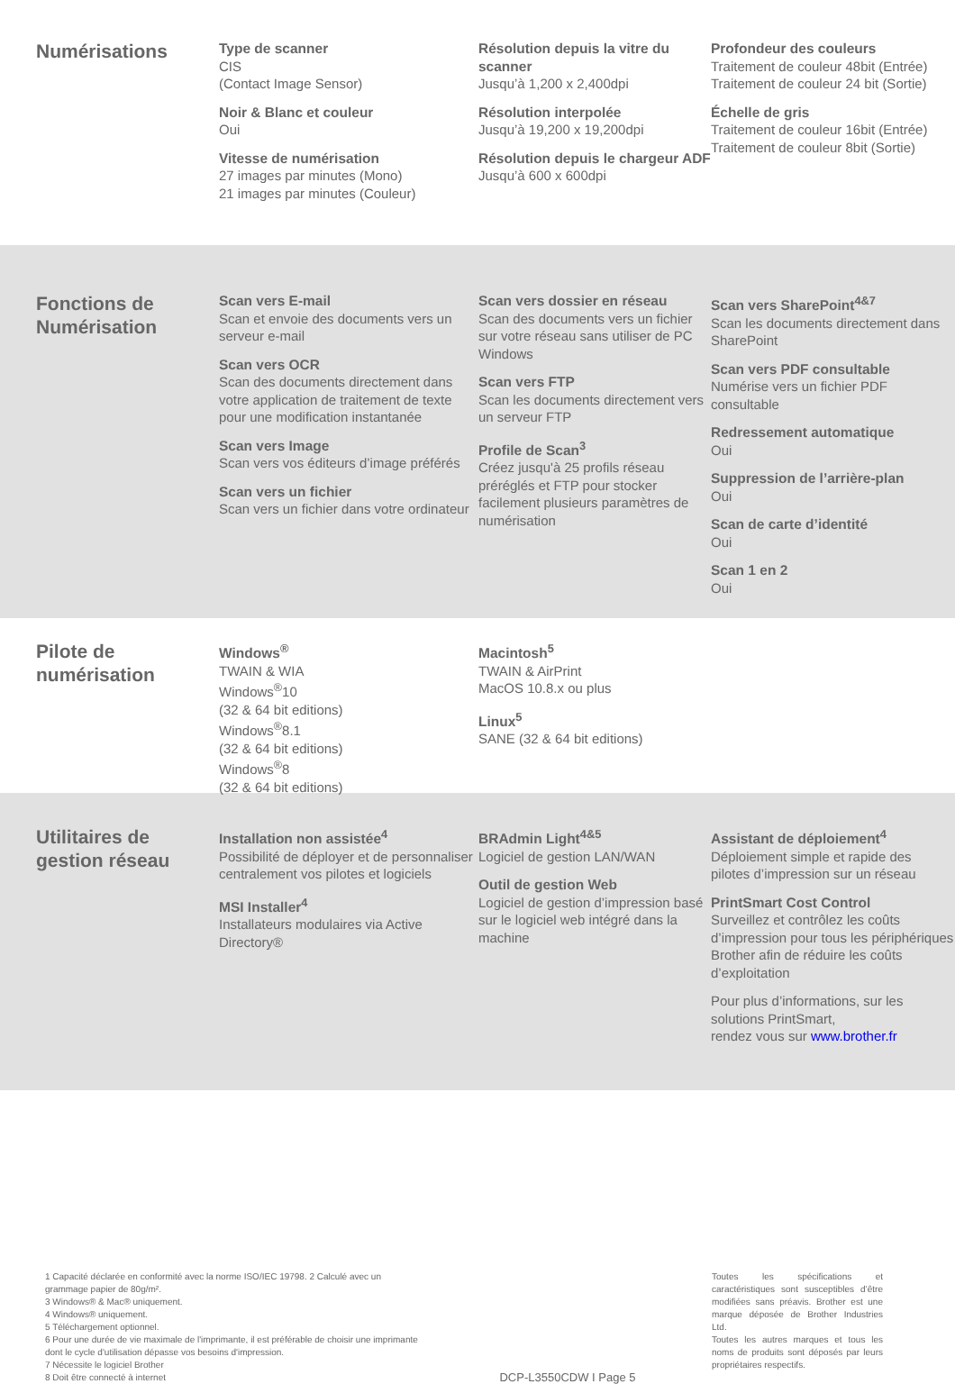Numérisations
Type de scanner
CIS
(Contact Image Sensor)
Noir & Blanc et couleur
Oui
Vitesse de numérisation
27 images par minutes (Mono)
21 images par minutes (Couleur)
Résolution depuis la vitre du scanner
Jusqu’à 1,200 x 2,400dpi
Résolution interpolée
Jusqu’à 19,200 x 19,200dpi
Résolution depuis le chargeur ADF
Jusqu’à 600 x 600dpi
Profondeur des couleurs
Traitement de couleur 48bit (Entrée)
Traitement de couleur 24 bit (Sortie)
Échelle de gris
Traitement de couleur 16bit (Entrée)
Traitement de couleur 8bit (Sortie)
Fonctions de Numérisation
Scan vers E-mail
Scan et envoie des documents vers un serveur e-mail
Scan vers OCR
Scan des documents directement dans votre application de traitement de texte pour une modification instantanée
Scan vers Image
Scan vers vos éditeurs d’image préférés
Scan vers un fichier
Scan vers un fichier dans votre ordinateur
Scan vers dossier en réseau
Scan des documents vers un fichier sur votre réseau sans utiliser de PC Windows
Scan vers FTP
Scan les documents directement vers un serveur FTP
Profile de Scan<sup>3</sup>
Créez jusqu'à 25 profils réseau préréglés et FTP pour stocker facilement plusieurs paramètres de numérisation
Scan vers SharePoint<sup>4&7</sup>
Scan les documents directement dans SharePoint
Scan vers PDF consultable
Numérise vers un fichier PDF consultable
Redressement automatique
Oui
Suppression de l’arrière-plan
Oui
Scan de carte d’identité
Oui
Scan 1 en 2
Oui
Pilote de numérisation
Windows<sup>®</sup>
TWAIN & WIA
Windows<sup>®</sup>10
(32 & 64 bit editions)
Windows<sup>®</sup>8.1
(32 & 64 bit editions)
Windows<sup>®</sup>8
(32 & 64 bit editions)
Macintosh<sup>5</sup>
TWAIN & AirPrint
MacOS 10.8.x ou plus
Linux<sup>5</sup>
SANE (32 & 64 bit editions)
Utilitaires de gestion réseau
Installation non assistée<sup>4</sup>
Possibilité de déployer et de personnaliser centralement vos pilotes et logiciels
MSI Installer<sup>4</sup>
Installateurs modulaires via Active Directory®
BRAdmin Light<sup>4&5</sup>
Logiciel de gestion LAN/WAN
Outil de gestion Web
Logiciel de gestion d’impression basé sur le logiciel web intégré dans la machine
Assistant de déploiement<sup>4</sup>
Déploiement simple et rapide des pilotes d’impression sur un réseau
PrintSmart Cost Control
Surveillez et contrôlez les coûts d’impression pour tous les périphériques Brother afin de réduire les coûts d’exploitation
Pour plus d’informations, sur les solutions PrintSmart,
rendez vous sur www.brother.fr
1 Capacité déclarée en conformité avec la norme ISO/IEC 19798. 2 Calculé avec un grammage papier de 80g/m².
3 Windows® & Mac® uniquement.
4 Windows® uniquement.
5 Téléchargement optionnel.
6 Pour une durée de vie maximale de l'imprimante, il est préférable de choisir une imprimante dont le cycle d'utilisation dépasse vos besoins d'impression.
7 Nécessite le logiciel Brother
8 Doit être connecté à internet
DCP-L3550CDW I Page 5
Toutes les spécifications et caractéristiques sont susceptibles d’être modifiées sans préavis. Brother est une marque déposée de Brother Industries Ltd.
Toutes les autres marques et tous les noms de produits sont déposés par leurs propriétaires respectifs.